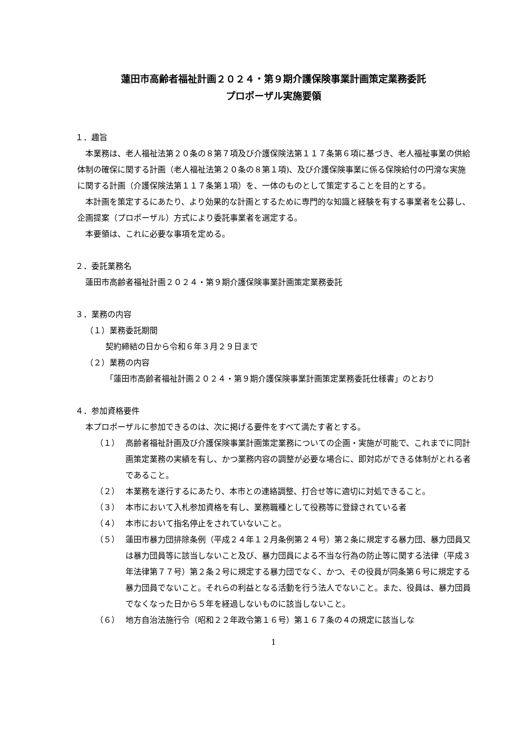蓮田市高齢者福祉計画２０２４・第９期介護保険事業計画策定業務委託
プロポーザル実施要領
１．趣旨
本業務は、老人福祉法第２０条の８第７項及び介護保険法第１１７条第６項に基づき、老人福祉事業の供給体制の確保に関する計画（老人福祉法第２０条の８第１項)、及び介護保険事業に係る保険給付の円滑な実施に関する計画（介護保険法第１１７条第１項）を、一体のものとして策定することを目的とする。
本計画を策定するにあたり、より効果的な計画とするために専門的な知識と経験を有する事業者を公募し、企画提案（プロポーザル）方式により委託事業者を選定する。
本要領は、これに必要な事項を定める。
２．委託業務名
蓮田市高齢者福祉計画２０２４・第９期介護保険事業計画策定業務委託
３．業務の内容
（１）業務委託期間
契約締結の日から令和６年３月２９日まで
（２）業務の内容
「蓮田市高齢者福祉計画２０２４・第９期介護保険事業計画策定業務委託仕様書」のとおり
４．参加資格要件
本プロポーザルに参加できるのは、次に掲げる要件をすべて満たす者とする。
（１） 高齢者福祉計画及び介護保険事業計画策定業務についての企画・実施が可能で、これまでに同計画策定業務の実績を有し、かつ業務内容の調整が必要な場合に、即対応ができる体制がとれる者であること。
（２） 本業務を遂行するにあたり、本市との連絡調整、打合せ等に適切に対処できること。
（３） 本市において入札参加資格を有し、業務職種として役務等に登録されている者
（４） 本市において指名停止をされていないこと。
（５） 蓮田市暴力団排除条例（平成２４年１２月条例第２４号）第２条に規定する暴力団、暴力団員又は暴力団員等に該当しないこと及び、暴力団員による不当な行為の防止等に関する法律（平成３年法律第７７号）第２条２号に規定する暴力団でなく、かつ、その役員が同条第６号に規定する暴力団員でないこと。それらの利益となる活動を行う法人でないこと。また、役員は、暴力団員でなくなった日から５年を経過しないものに該当しないこと。
（６） 地方自治法施行令（昭和２２年政令第１６号）第１６７条の４の規定に該当しな
1